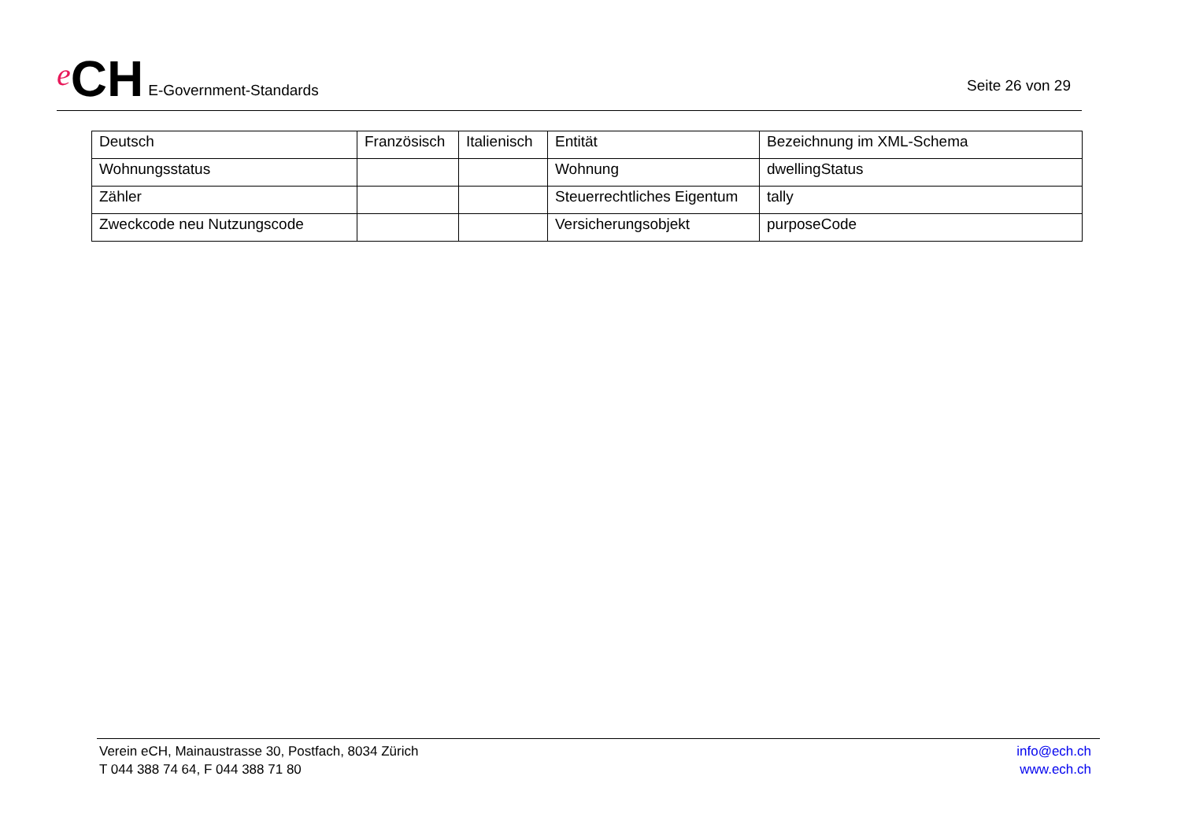e CH E-Government-Standards
Seite 26 von 29
| Deutsch | Französisch | Italienisch | Entität | Bezeichnung im XML-Schema |
| --- | --- | --- | --- | --- |
| Wohnungsstatus | | | Wohnung | dwellingStatus |
| Zähler | | | Steuerrechtliches Eigentum | tally |
| Zweckcode neu Nutzungscode | | | Versicherungsobjekt | purposeCode |
Verein eCH, Mainaustrasse 30, Postfach, 8034 Zürich
T 044 388 74 64, F 044 388 71 80
info@ech.ch
www.ech.ch